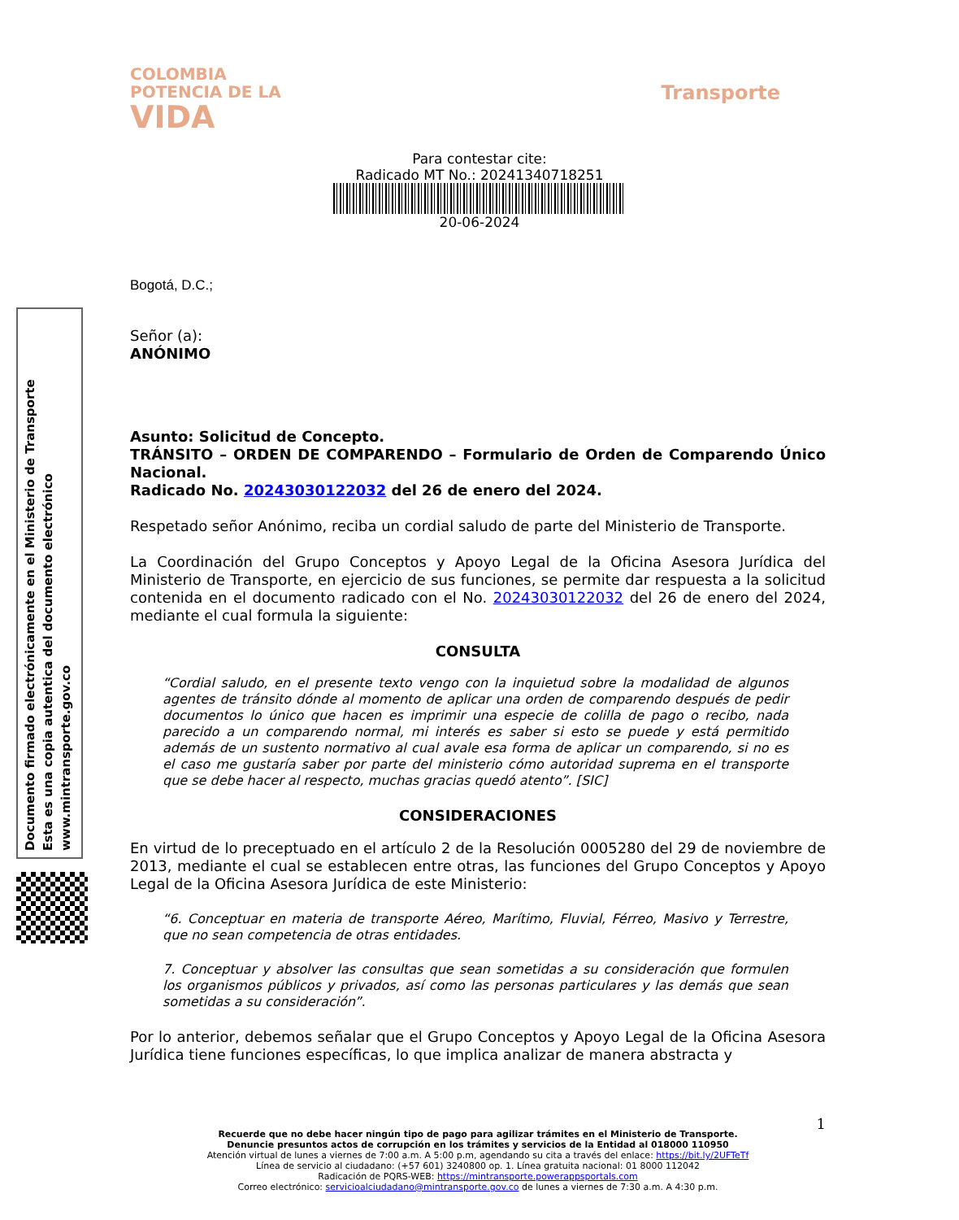COLOMBIA
POTENCIA DE LA
VIDA
Transporte
Para contestar cite:
Radicado MT No.: 20241340718251
20-06-2024
Documento firmado electrónicamente en el Ministerio de Transporte
Esta es una copia autentica del documento electrónico
www.mintransporte.gov.co
Bogotá, D.C.;
Señor (a):
ANÓNIMO
Asunto: Solicitud de Concepto.
TRÁNSITO – ORDEN DE COMPARENDO – Formulario de Orden de Comparendo Único Nacional.
Radicado No. 20243030122032 del 26 de enero del 2024.
Respetado señor Anónimo, reciba un cordial saludo de parte del Ministerio de Transporte.
La Coordinación del Grupo Conceptos y Apoyo Legal de la Oficina Asesora Jurídica del Ministerio de Transporte, en ejercicio de sus funciones, se permite dar respuesta a la solicitud contenida en el documento radicado con el No. 20243030122032 del 26 de enero del 2024, mediante el cual formula la siguiente:
CONSULTA
“Cordial saludo, en el presente texto vengo con la inquietud sobre la modalidad de algunos agentes de tránsito dónde al momento de aplicar una orden de comparendo después de pedir documentos lo único que hacen es imprimir una especie de colilla de pago o recibo, nada parecido a un comparendo normal, mi interés es saber si esto se puede y está permitido además de un sustento normativo al cual avale esa forma de aplicar un comparendo, si no es el caso me gustaría saber por parte del ministerio cómo autoridad suprema en el transporte que se debe hacer al respecto, muchas gracias quedó atento”. [SIC]
CONSIDERACIONES
En virtud de lo preceptuado en el artículo 2 de la Resolución 0005280 del 29 de noviembre de 2013, mediante el cual se establecen entre otras, las funciones del Grupo Conceptos y Apoyo Legal de la Oficina Asesora Jurídica de este Ministerio:
“6. Conceptuar en materia de transporte Aéreo, Marítimo, Fluvial, Férreo, Masivo y Terrestre, que no sean competencia de otras entidades.
7. Conceptuar y absolver las consultas que sean sometidas a su consideración que formulen los organismos públicos y privados, así como las personas particulares y las demás que sean sometidas a su consideración”.
Por lo anterior, debemos señalar que el Grupo Conceptos y Apoyo Legal de la Oficina Asesora Jurídica tiene funciones específicas, lo que implica analizar de manera abstracta y
1
Recuerde que no debe hacer ningún tipo de pago para agilizar trámites en el Ministerio de Transporte.
Denuncie presuntos actos de corrupción en los trámites y servicios de la Entidad al 018000 110950
Atención virtual de lunes a viernes de 7:00 a.m. A 5:00 p.m, agendando su cita a través del enlace: https://bit.ly/2UFTeTf
Línea de servicio al ciudadano: (+57 601) 3240800 op. 1. Línea gratuita nacional: 01 8000 112042
Radicación de PQRS-WEB: https://mintransporte.powerappsportals.com
Correo electrónico: servicioalciudadano@mintransporte.gov.co de lunes a viernes de 7:30 a.m. A 4:30 p.m.